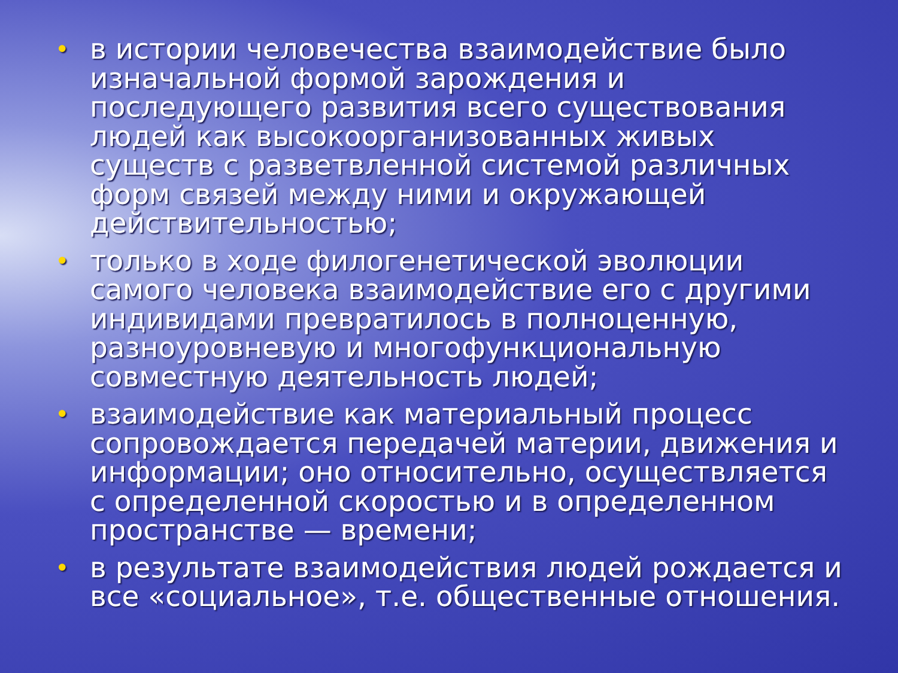• в истории человечества взаимодействие было изначальной формой зарождения и последующего развития всего существования людей как высокоорганизованных живых существ с разветвленной системой различных форм связей между ними и окружающей действительностью;
• только в ходе филогенетической эволюции самого человека взаимодействие его с другими индивидами превратилось в полноценную, разноуровневую и многофункциональную совместную деятельность людей;
• взаимодействие как материальный процесс сопровождается передачей материи, движения и информации; оно относительно, осуществляется с определенной скоростью и в определенном пространстве — времени;
• в результате взаимодействия людей рождается и все «социальное», т.е. общественные отношения.